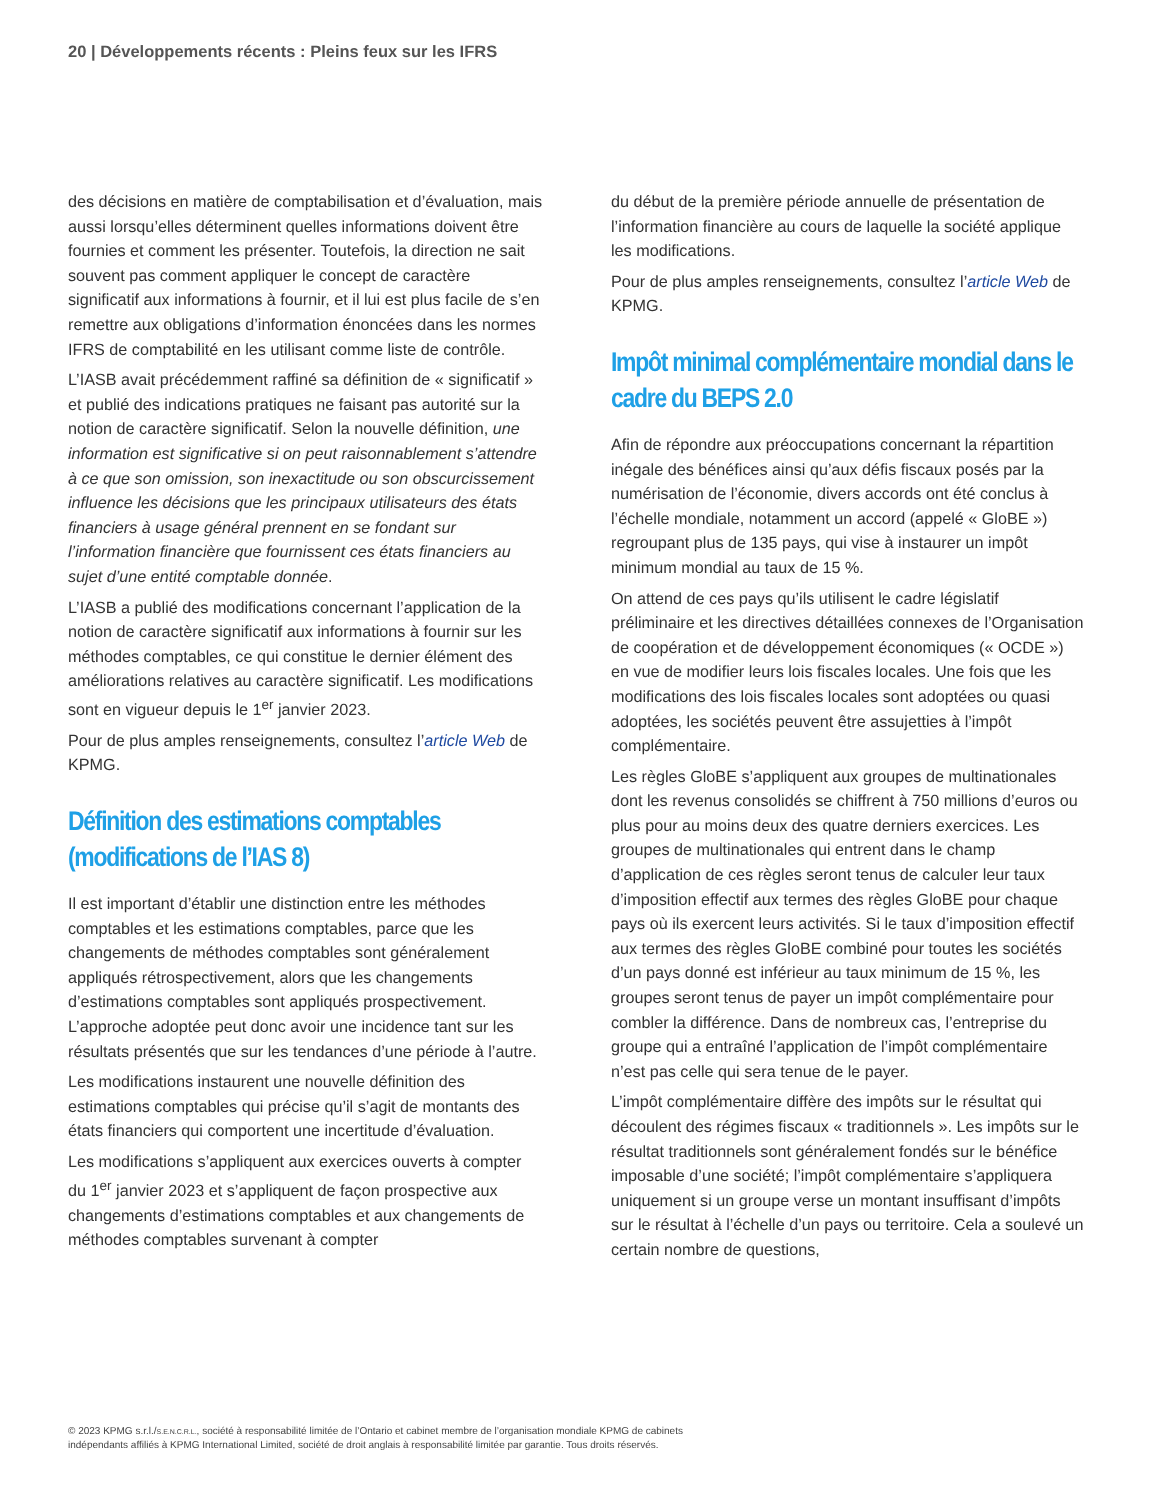20 | Développements récents : Pleins feux sur les IFRS
des décisions en matière de comptabilisation et d’évaluation, mais aussi lorsqu’elles déterminent quelles informations doivent être fournies et comment les présenter. Toutefois, la direction ne sait souvent pas comment appliquer le concept de caractère significatif aux informations à fournir, et il lui est plus facile de s’en remettre aux obligations d’information énoncées dans les normes IFRS de comptabilité en les utilisant comme liste de contrôle.
L’IASB avait précédemment raffiné sa définition de « significatif » et publié des indications pratiques ne faisant pas autorité sur la notion de caractère significatif. Selon la nouvelle définition, une information est significative si on peut raisonnablement s’attendre à ce que son omission, son inexactitude ou son obscurcissement influence les décisions que les principaux utilisateurs des états financiers à usage général prennent en se fondant sur l’information financière que fournissent ces états financiers au sujet d’une entité comptable donnée.
L’IASB a publié des modifications concernant l’application de la notion de caractère significatif aux informations à fournir sur les méthodes comptables, ce qui constitue le dernier élément des améliorations relatives au caractère significatif. Les modifications sont en vigueur depuis le 1<sup>er</sup> janvier 2023.
Pour de plus amples renseignements, consultez l’article Web de KPMG.
Définition des estimations comptables (modifications de l’IAS 8)
Il est important d’établir une distinction entre les méthodes comptables et les estimations comptables, parce que les changements de méthodes comptables sont généralement appliqués rétrospectivement, alors que les changements d’estimations comptables sont appliqués prospectivement. L’approche adoptée peut donc avoir une incidence tant sur les résultats présentés que sur les tendances d’une période à l’autre.
Les modifications instaurent une nouvelle définition des estimations comptables qui précise qu’il s’agit de montants des états financiers qui comportent une incertitude d’évaluation.
Les modifications s’appliquent aux exercices ouverts à compter du 1<sup>er</sup> janvier 2023 et s’appliquent de façon prospective aux changements d’estimations comptables et aux changements de méthodes comptables survenant à compter
du début de la première période annuelle de présentation de l’information financière au cours de laquelle la société applique les modifications.
Pour de plus amples renseignements, consultez l’article Web de KPMG.
Impôt minimal complémentaire mondial dans le cadre du BEPS 2.0
Afin de répondre aux préoccupations concernant la répartition inégale des bénéfices ainsi qu’aux défis fiscaux posés par la numérisation de l’économie, divers accords ont été conclus à l’échelle mondiale, notamment un accord (appelé « GloBE ») regroupant plus de 135 pays, qui vise à instaurer un impôt minimum mondial au taux de 15 %.
On attend de ces pays qu’ils utilisent le cadre législatif préliminaire et les directives détaillées connexes de l’Organisation de coopération et de développement économiques (« OCDE ») en vue de modifier leurs lois fiscales locales. Une fois que les modifications des lois fiscales locales sont adoptées ou quasi adoptées, les sociétés peuvent être assujetties à l’impôt complémentaire.
Les règles GloBE s’appliquent aux groupes de multinationales dont les revenus consolidés se chiffrent à 750 millions d’euros ou plus pour au moins deux des quatre derniers exercices. Les groupes de multinationales qui entrent dans le champ d’application de ces règles seront tenus de calculer leur taux d’imposition effectif aux termes des règles GloBE pour chaque pays où ils exercent leurs activités. Si le taux d’imposition effectif aux termes des règles GloBE combiné pour toutes les sociétés d’un pays donné est inférieur au taux minimum de 15 %, les groupes seront tenus de payer un impôt complémentaire pour combler la différence. Dans de nombreux cas, l’entreprise du groupe qui a entraîné l’application de l’impôt complémentaire n’est pas celle qui sera tenue de le payer.
L’impôt complémentaire diffère des impôts sur le résultat qui découlent des régimes fiscaux « traditionnels ». Les impôts sur le résultat traditionnels sont généralement fondés sur le bénéfice imposable d’une société; l’impôt complémentaire s’appliquera uniquement si un groupe verse un montant insuffisant d’impôts sur le résultat à l’échelle d’un pays ou territoire. Cela a soulevé un certain nombre de questions,
© 2023 KPMG s.r.l./S.E.N.C.R.L., société à responsabilité limitée de l’Ontario et cabinet membre de l’organisation mondiale KPMG de cabinets indépendants affiliés à KPMG International Limited, société de droit anglais à responsabilité limitée par garantie. Tous droits réservés.